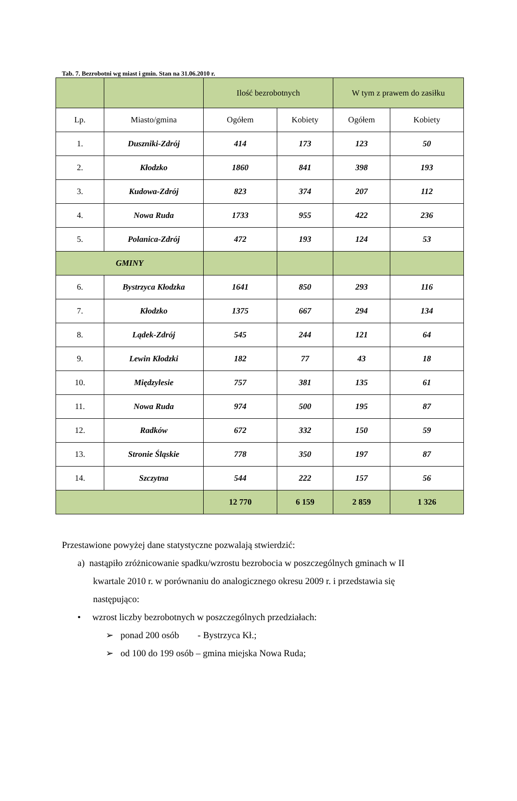Tab. 7. Bezrobotni wg miast i gmin. Stan na 31.06.2010 r.
| | | Ilość bezrobotnych | | W tym z prawem do zasiłku | |
| --- | --- | --- | --- | --- | --- |
| Lp. | Miasto/gmina | Ogółem | Kobiety | Ogółem | Kobiety |
| 1. | Duszniki-Zdrój | 414 | 173 | 123 | 50 |
| 2. | Kłodzko | 1860 | 841 | 398 | 193 |
| 3. | Kudowa-Zdrój | 823 | 374 | 207 | 112 |
| 4. | Nowa Ruda | 1733 | 955 | 422 | 236 |
| 5. | Polanica-Zdrój | 472 | 193 | 124 | 53 |
| GMINY | | | | | |
| 6. | Bystrzyca Kłodzka | 1641 | 850 | 293 | 116 |
| 7. | Kłodzko | 1375 | 667 | 294 | 134 |
| 8. | Lądek-Zdrój | 545 | 244 | 121 | 64 |
| 9. | Lewin Kłodzki | 182 | 77 | 43 | 18 |
| 10. | Międzylesie | 757 | 381 | 135 | 61 |
| 11. | Nowa Ruda | 974 | 500 | 195 | 87 |
| 12. | Radków | 672 | 332 | 150 | 59 |
| 13. | Stronie Śląskie | 778 | 350 | 197 | 87 |
| 14. | Szczytna | 544 | 222 | 157 | 56 |
| | | 12 770 | 6 159 | 2 859 | 1 326 |
Przestawione powyżej dane statystyczne pozwalają stwierdzić:
a) nastąpiło zróżnicowanie spadku/wzrostu bezrobocia w poszczególnych gminach w II
kwartale 2010 r. w porównaniu do analogicznego okresu 2009 r. i przedstawia się
następująco:
• wzrost liczby bezrobotnych w poszczególnych przedziałach:
➢ ponad 200 osób - Bystrzyca Kł.;
➢ od 100 do 199 osób – gmina miejska Nowa Ruda;